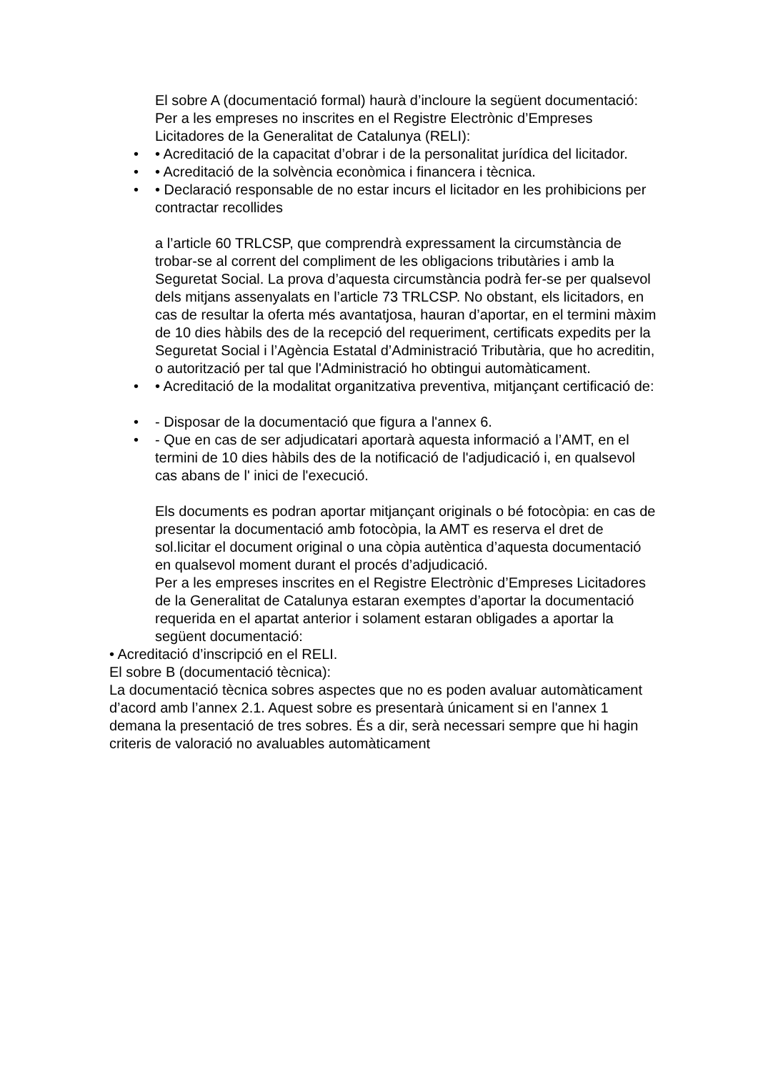El sobre A (documentació formal) haurà d’incloure la següent documentació:
Per a les empreses no inscrites en el Registre Electrònic d’Empreses Licitadores de la Generalitat de Catalunya (RELI):
• • Acreditació de la capacitat d’obrar i de la personalitat jurídica del licitador.
• • Acreditació de la solvència econòmica i financera i tècnica.
• • Declaració responsable de no estar incurs el licitador en les prohibicions per contractar recollides
a l’article 60 TRLCSP, que comprendrà expressament la circumstància de trobar-se al corrent del compliment de les obligacions tributàries i amb la Seguretat Social. La prova d’aquesta circumstància podrà fer-se per qualsevol dels mitjans assenyalats en l’article 73 TRLCSP. No obstant, els licitadors, en cas de resultar la oferta més avantatjosa, hauran d’aportar, en el termini màxim de 10 dies hàbils des de la recepció del requeriment, certificats expedits per la Seguretat Social i l’Agència Estatal d’Administració Tributària, que ho acreditin, o autorització per tal que l'Administració ho obtingui automàticament.
• • Acreditació de la modalitat organitzativa preventiva, mitjançant certificació de:
• - Disposar de la documentació que figura a l'annex 6.
• - Que en cas de ser adjudicatari aportarà aquesta informació a l’AMT, en el termini de 10 dies hàbils des de la notificació de l'adjudicació i, en qualsevol cas abans de l' inici de l'execució.
Els documents es podran aportar mitjançant originals o bé fotocòpia: en cas de presentar la documentació amb fotocòpia, la AMT es reserva el dret de sol.licitar el document original o una còpia autèntica d’aquesta documentació en qualsevol moment durant el procés d’adjudicació.
Per a les empreses inscrites en el Registre Electrònic d’Empreses Licitadores de la Generalitat de Catalunya estaran exemptes d’aportar la documentació requerida en el apartat anterior i solament estaran obligades a aportar la següent documentació:
• Acreditació d’inscripció en el RELI.
El sobre B (documentació tècnica):
La documentació tècnica sobres aspectes que no es poden avaluar automàticament d’acord amb l’annex 2.1. Aquest sobre es presentarà únicament si en l'annex 1 demana la presentació de tres sobres. És a dir, serà necessari sempre que hi hagin criteris de valoració no avaluables automàticament